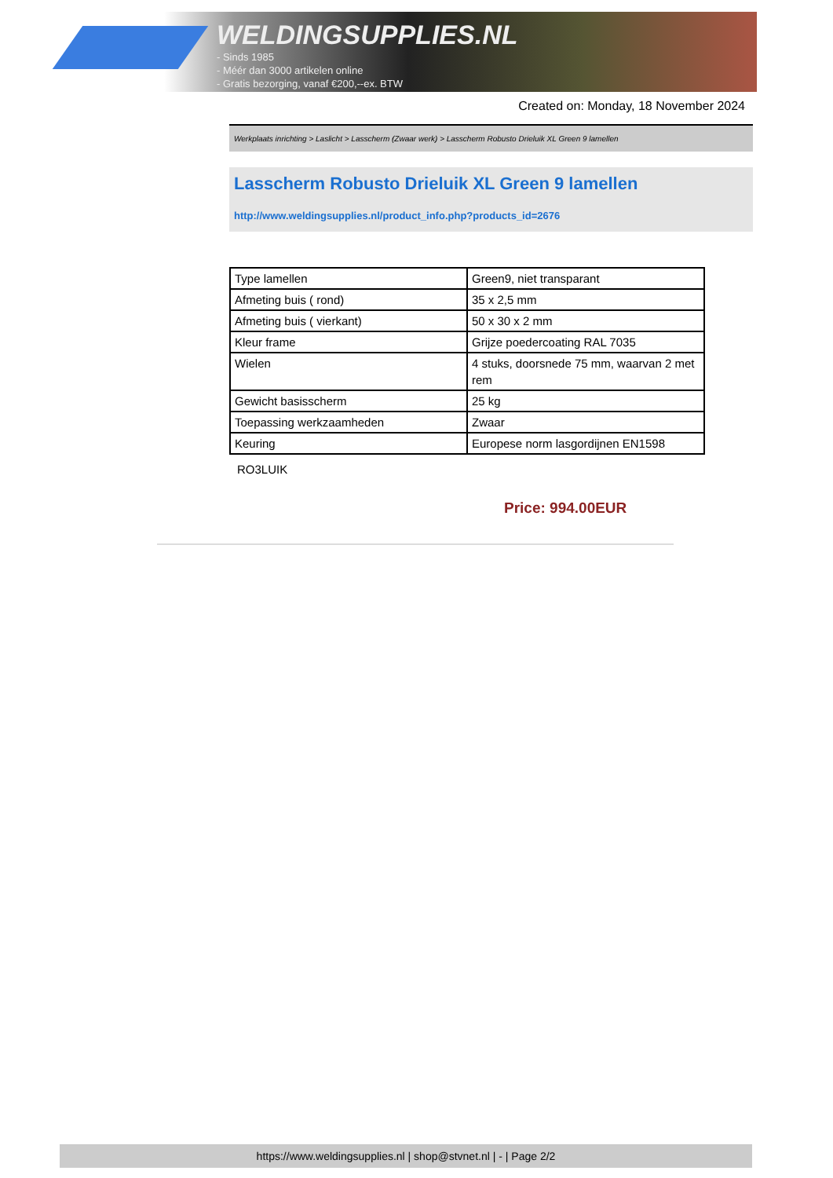WELDINGSUPPLIES.NL
- Sinds 1985
- Méér dan 3000 artikelen online
- Gratis bezorging, vanaf €200,--ex. BTW
Created on: Monday, 18 November 2024
Werkplaats inrichting > Laslicht > Lasscherm (Zwaar werk) > Lasscherm Robusto Drieluik XL Green 9 lamellen
Lasscherm Robusto Drieluik XL Green 9 lamellen
http://www.weldingsupplies.nl/product_info.php?products_id=2676
| Type lamellen | Green9, niet transparant |
| Afmeting buis ( rond) | 35 x 2,5 mm |
| Afmeting buis ( vierkant) | 50 x 30 x 2 mm |
| Kleur frame | Grijze poedercoating RAL 7035 |
| Wielen | 4 stuks, doorsnede 75 mm, waarvan 2 met rem |
| Gewicht basisscherm | 25 kg |
| Toepassing werkzaamheden | Zwaar |
| Keuring | Europese norm lasgordijnen EN1598 |
RO3LUIK
Price: 994.00EUR
https://www.weldingsupplies.nl | shop@stvnet.nl | - | Page 2/2